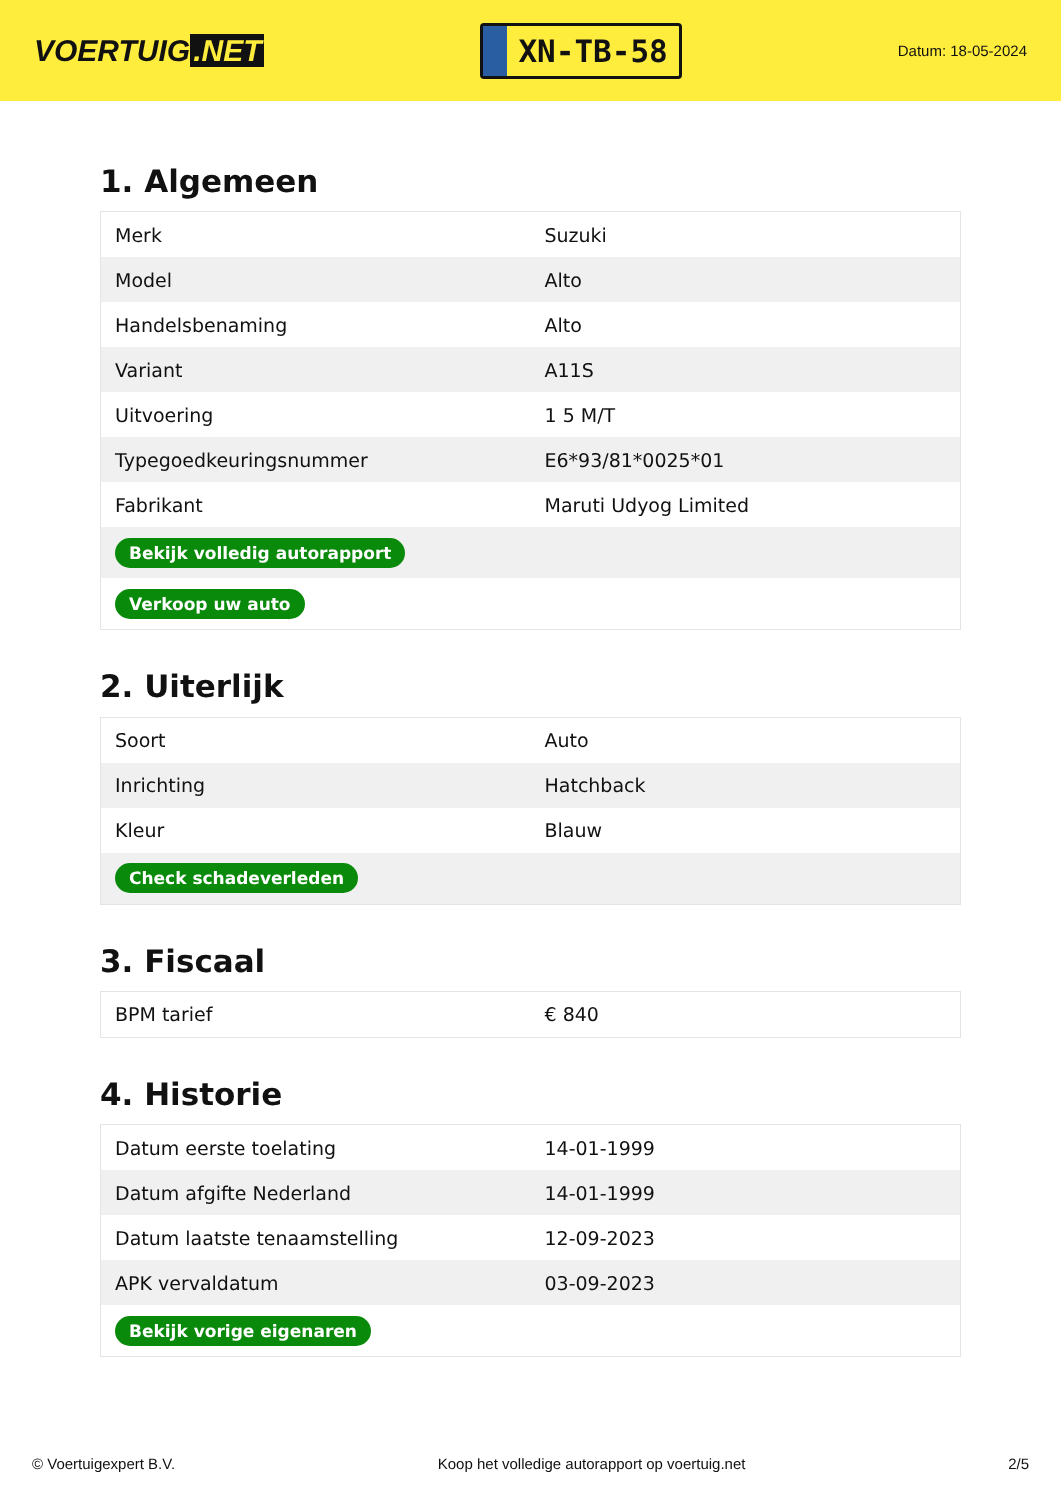VOERTUIG.NET
XN-TB-58
Datum: 18-05-2024
1. Algemeen
| Merk | Suzuki |
| Model | Alto |
| Handelsbenaming | Alto |
| Variant | A11S |
| Uitvoering | 1 5 M/T |
| Typegoedkeuringsnummer | E6*93/81*0025*01 |
| Fabrikant | Maruti Udyog Limited |
| Bekijk volledig autorapport | |
| Verkoop uw auto | |
2. Uiterlijk
| Soort | Auto |
| Inrichting | Hatchback |
| Kleur | Blauw |
| Check schadeverleden | |
3. Fiscaal
| BPM tarief | € 840 |
4. Historie
| Datum eerste toelating | 14-01-1999 |
| Datum afgifte Nederland | 14-01-1999 |
| Datum laatste tenaamstelling | 12-09-2023 |
| APK vervaldatum | 03-09-2023 |
| Bekijk vorige eigenaren | |
© Voertuigexpert B.V. Koop het volledige autorapport op voertuig.net 2/5